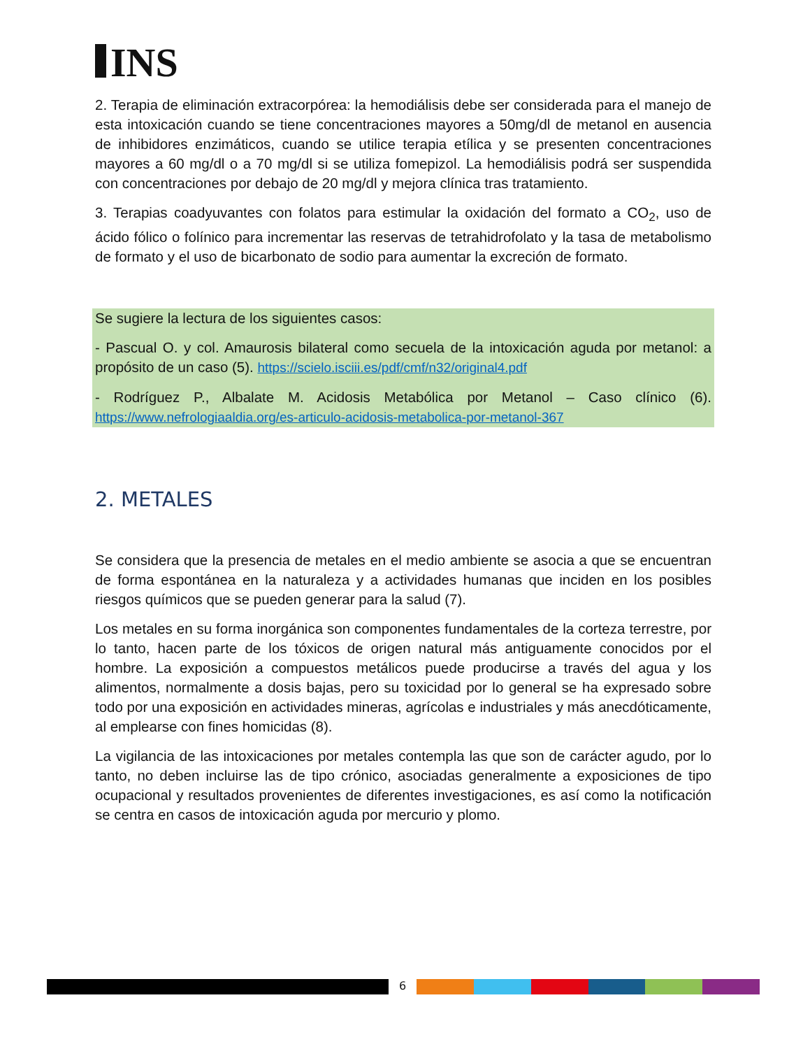INS
2. Terapia de eliminación extracorpórea: la hemodiálisis debe ser considerada para el manejo de esta intoxicación cuando se tiene concentraciones mayores a 50mg/dl de metanol en ausencia de inhibidores enzimáticos, cuando se utilice terapia etílica y se presenten concentraciones mayores a 60 mg/dl o a 70 mg/dl si se utiliza fomepizol. La hemodiálisis podrá ser suspendida con concentraciones por debajo de 20 mg/dl y mejora clínica tras tratamiento.
3. Terapias coadyuvantes con folatos para estimular la oxidación del formato a CO<sub>2</sub>, uso de ácido fólico o folínico para incrementar las reservas de tetrahidrofolato y la tasa de metabolismo de formato y el uso de bicarbonato de sodio para aumentar la excreción de formato.
Se sugiere la lectura de los siguientes casos:
- Pascual O. y col. Amaurosis bilateral como secuela de la intoxicación aguda por metanol: a propósito de un caso (5). https://scielo.isciii.es/pdf/cmf/n32/original4.pdf
- Rodríguez P., Albalate M. Acidosis Metabólica por Metanol – Caso clínico (6). https://www.nefrologiaaldia.org/es-articulo-acidosis-metabolica-por-metanol-367
2. METALES
Se considera que la presencia de metales en el medio ambiente se asocia a que se encuentran de forma espontánea en la naturaleza y a actividades humanas que inciden en los posibles riesgos químicos que se pueden generar para la salud (7).
Los metales en su forma inorgánica son componentes fundamentales de la corteza terrestre, por lo tanto, hacen parte de los tóxicos de origen natural más antiguamente conocidos por el hombre. La exposición a compuestos metálicos puede producirse a través del agua y los alimentos, normalmente a dosis bajas, pero su toxicidad por lo general se ha expresado sobre todo por una exposición en actividades mineras, agrícolas e industriales y más anecdóticamente, al emplearse con fines homicidas (8).
La vigilancia de las intoxicaciones por metales contempla las que son de carácter agudo, por lo tanto, no deben incluirse las de tipo crónico, asociadas generalmente a exposiciones de tipo ocupacional y resultados provenientes de diferentes investigaciones, es así como la notificación se centra en casos de intoxicación aguda por mercurio y plomo.
6